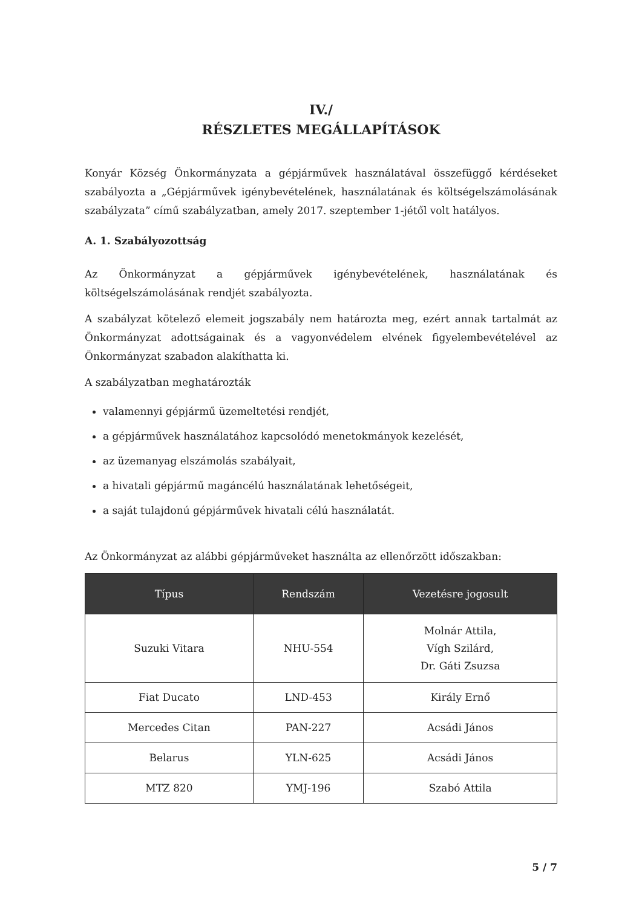IV./
RÉSZLETES MEGÁLLAPÍTÁSOK
Konyár Község Önkormányzata a gépjárművek használatával összefüggő kérdéseket szabályozta a „Gépjárművek igénybevételének, használatának és költségelszámolásának szabályzata” című szabályzatban, amely 2017. szeptember 1-jétől volt hatályos.
A. 1. Szabályozottság
Az Önkormányzat a gépjárművek igénybevételének, használatának és költségelszámolásának rendjét szabályozta.
A szabályzat kötelező elemeit jogszabály nem határozta meg, ezért annak tartalmát az Önkormányzat adottságainak és a vagyonvédelem elvének figyelembevételével az Önkormányzat szabadon alakíthatta ki.
A szabályzatban meghatározták
valamennyi gépjármű üzemeltetési rendjét,
a gépjárművek használatához kapcsolódó menetokmányok kezelését,
az üzemanyag elszámolás szabályait,
a hivatali gépjármű magáncélú használatának lehetőségeit,
a saját tulajdonú gépjárművek hivatali célú használatát.
Az Önkormányzat az alábbi gépjárműveket használta az ellenőrzött időszakban:
| Típus | Rendszám | Vezetésre jogosult |
| --- | --- | --- |
| Suzuki Vitara | NHU-554 | Molnár Attila, Vígh Szilárd, Dr. Gáti Zsuzsa |
| Fiat Ducato | LND-453 | Király Ernő |
| Mercedes Citan | PAN-227 | Acsádi János |
| Belarus | YLN-625 | Acsádi János |
| MTZ 820 | YMJ-196 | Szabó Attila |
5 / 7